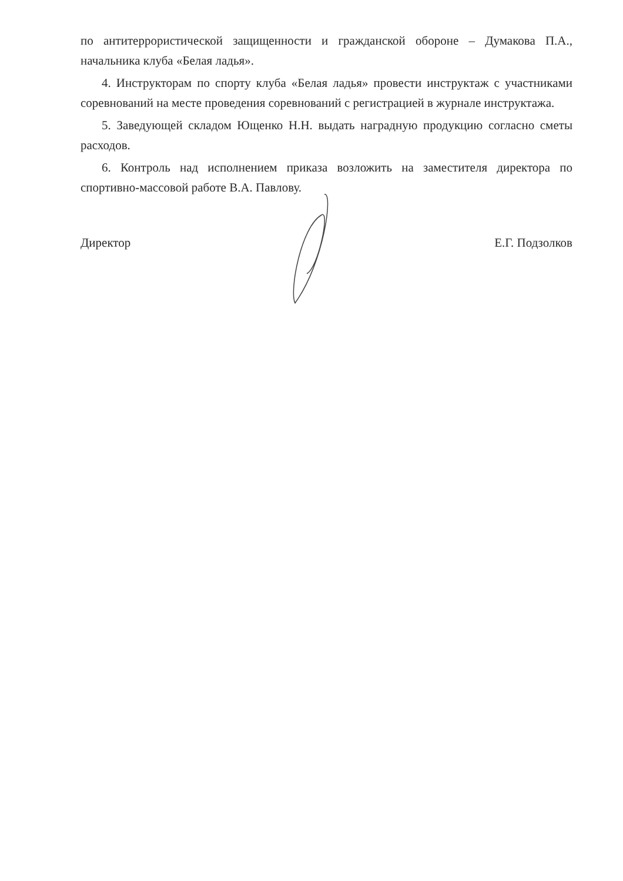по антитеррористической защищенности и гражданской обороне – Думакова П.А., начальника клуба «Белая ладья».
4. Инструкторам по спорту клуба «Белая ладья» провести инструктаж с участниками соревнований на месте проведения соревнований с регистрацией в журнале инструктажа.
5. Заведующей складом Ющенко Н.Н. выдать наградную продукцию согласно сметы расходов.
6. Контроль над исполнением приказа возложить на заместителя директора по спортивно-массовой работе В.А. Павлову.
Директор Е.Г. Подзолков